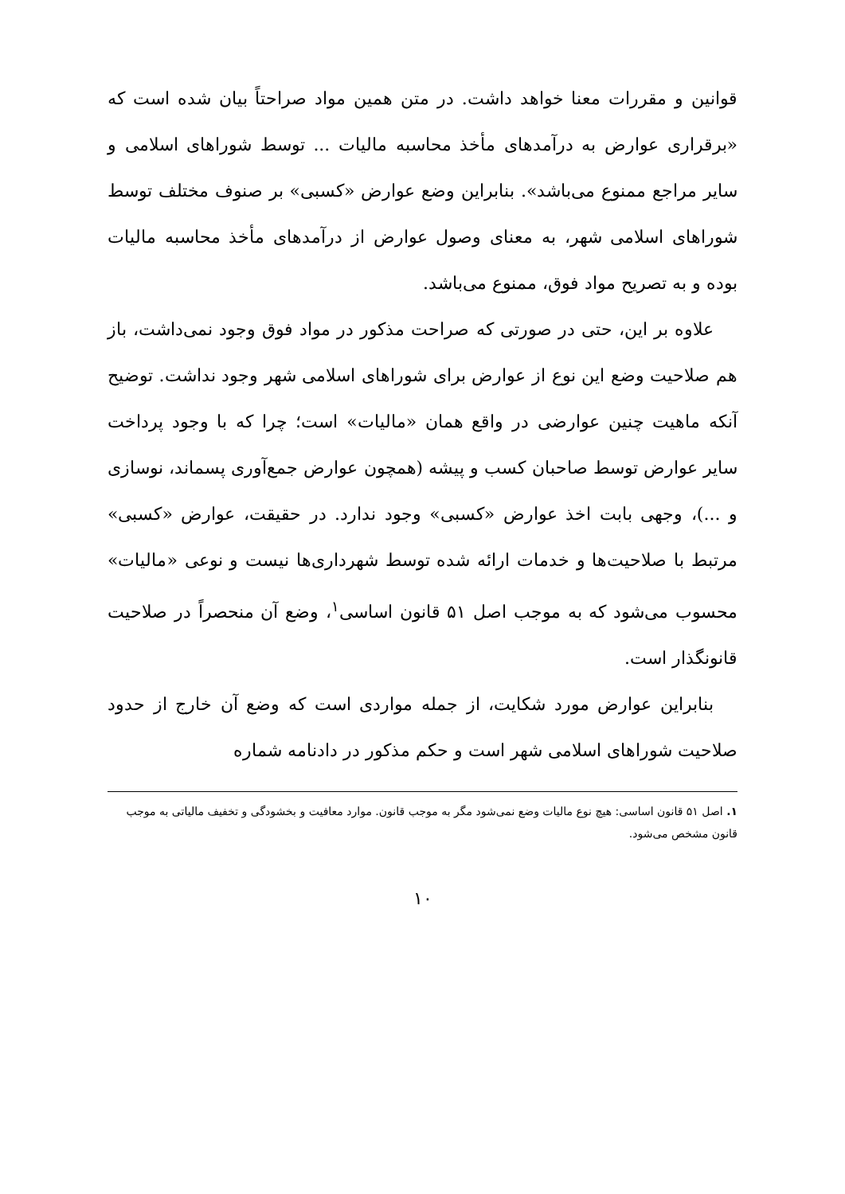قوانین و مقررات معنا خواهد داشت. در متن همین مواد صراحتاً بیان شده است که «برقراری عوارض به درآمدهای مأخذ محاسبه مالیات ... توسط شوراهای اسلامی و سایر مراجع ممنوع می‌باشد». بنابراین وضع عوارض «کسبی» بر صنوف مختلف توسط شوراهای اسلامی شهر، به معنای وصول عوارض از درآمدهای مأخذ محاسبه مالیات بوده و به تصریح مواد فوق، ممنوع می‌باشد.
علاوه بر این، حتی در صورتی که صراحت مذکور در مواد فوق وجود نمی‌داشت، باز هم صلاحیت وضع این نوع از عوارض برای شوراهای اسلامی شهر وجود نداشت. توضیح آنکه ماهیت چنین عوارضی در واقع همان «مالیات» است؛ چرا که با وجود پرداخت سایر عوارض توسط صاحبان کسب و پیشه (همچون عوارض جمع‌آوری پسماند، نوسازی و ...)، وجهی بابت اخذ عوارض «کسبی» وجود ندارد. در حقیقت، عوارض «کسبی» مرتبط با صلاحیت‌ها و خدمات ارائه شده توسط شهرداری‌ها نیست و نوعی «مالیات» محسوب می‌شود که به موجب اصل ۵۱ قانون اساسی<sup>۱</sup>، وضع آن منحصراً در صلاحیت قانونگذار است.
بنابراین عوارض مورد شکایت، از جمله مواردی است که وضع آن خارج از حدود صلاحیت شوراهای اسلامی شهر است و حکم مذکور در دادنامه شماره
۱. اصل ۵۱ قانون اساسی: هیچ نوع مالیات وضع نمی‌شود مگر به موجب قانون. موارد معافیت و بخشودگی و تخفیف مالیاتی به موجب قانون مشخص می‌شود.
۱۰